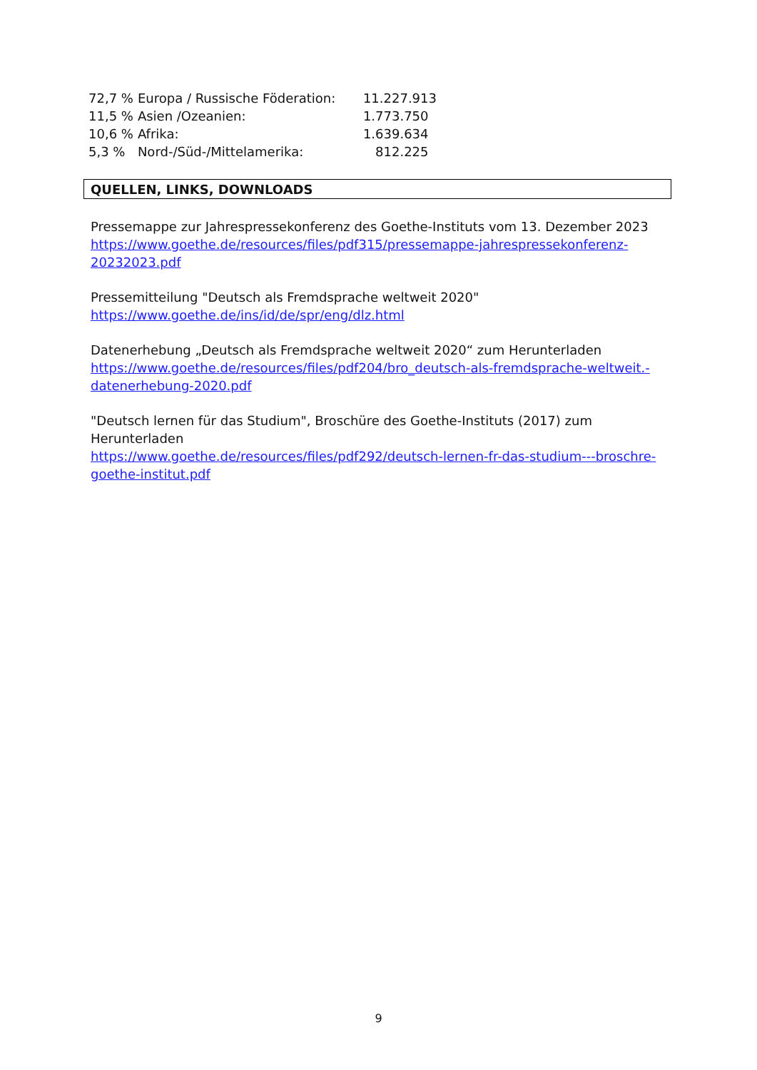| 72,7 % | Europa / Russische Föderation: | 11.227.913 |
| 11,5 % | Asien /Ozeanien: | 1.773.750 |
| 10,6 % | Afrika: | 1.639.634 |
| 5,3 % | Nord-/Süd-/Mittelamerika: | 812.225 |
QUELLEN, LINKS, DOWNLOADS
Pressemappe zur Jahrespressekonferenz des Goethe-Instituts vom 13. Dezember 2023
https://www.goethe.de/resources/files/pdf315/pressemappe-jahrespressekonferenz-
20232023.pdf
Pressemitteilung "Deutsch als Fremdsprache weltweit 2020"
https://www.goethe.de/ins/id/de/spr/eng/dlz.html
Datenerhebung „Deutsch als Fremdsprache weltweit 2020“ zum Herunterladen
https://www.goethe.de/resources/files/pdf204/bro_deutsch-als-fremdsprache-weltweit.-
datenerhebung-2020.pdf
"Deutsch lernen für das Studium", Broschüre des Goethe-Instituts (2017) zum Herunterladen
https://www.goethe.de/resources/files/pdf292/deutsch-lernen-fr-das-studium---broschre-
goethe-institut.pdf
9